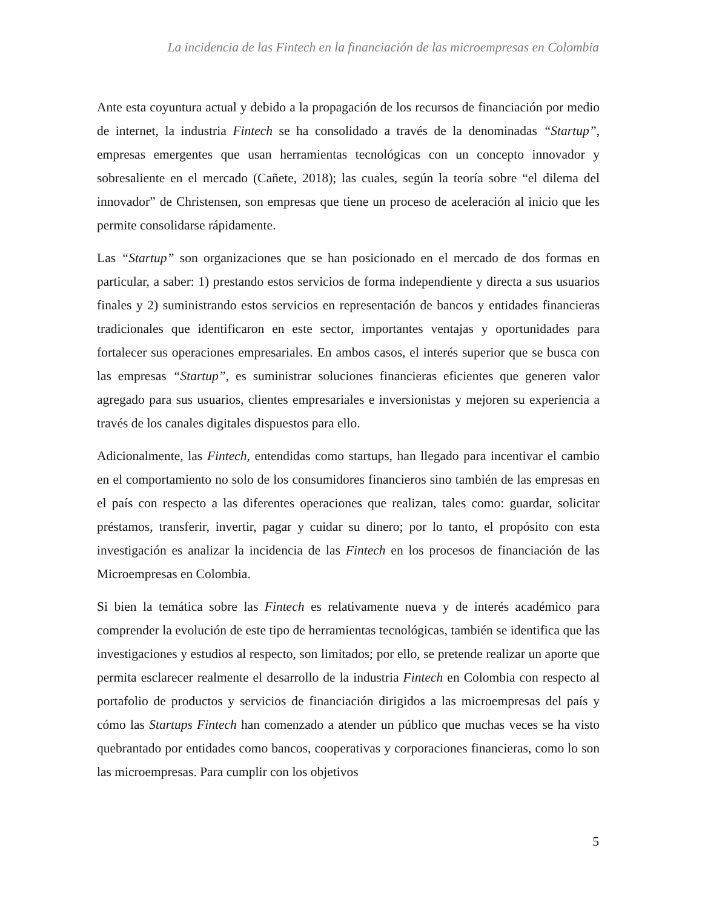La incidencia de las Fintech en la financiación de las microempresas en Colombia
Ante esta coyuntura actual y debido a la propagación de los recursos de financiación por medio de internet, la industria Fintech se ha consolidado a través de la denominadas “Startup”, empresas emergentes que usan herramientas tecnológicas con un concepto innovador y sobresaliente en el mercado (Cañete, 2018); las cuales, según la teoría sobre “el dilema del innovador” de Christensen, son empresas que tiene un proceso de aceleración al inicio que les permite consolidarse rápidamente.
Las “Startup” son organizaciones que se han posicionado en el mercado de dos formas en particular, a saber: 1) prestando estos servicios de forma independiente y directa a sus usuarios finales y 2) suministrando estos servicios en representación de bancos y entidades financieras tradicionales que identificaron en este sector, importantes ventajas y oportunidades para fortalecer sus operaciones empresariales. En ambos casos, el interés superior que se busca con las empresas “Startup”, es suministrar soluciones financieras eficientes que generen valor agregado para sus usuarios, clientes empresariales e inversionistas y mejoren su experiencia a través de los canales digitales dispuestos para ello.
Adicionalmente, las Fintech, entendidas como startups, han llegado para incentivar el cambio en el comportamiento no solo de los consumidores financieros sino también de las empresas en el país con respecto a las diferentes operaciones que realizan, tales como: guardar, solicitar préstamos, transferir, invertir, pagar y cuidar su dinero; por lo tanto, el propósito con esta investigación es analizar la incidencia de las Fintech en los procesos de financiación de las Microempresas en Colombia.
Si bien la temática sobre las Fintech es relativamente nueva y de interés académico para comprender la evolución de este tipo de herramientas tecnológicas, también se identifica que las investigaciones y estudios al respecto, son limitados; por ello, se pretende realizar un aporte que permita esclarecer realmente el desarrollo de la industria Fintech en Colombia con respecto al portafolio de productos y servicios de financiación dirigidos a las microempresas del país y cómo las Startups Fintech han comenzado a atender un público que muchas veces se ha visto quebrantado por entidades como bancos, cooperativas y corporaciones financieras, como lo son las microempresas. Para cumplir con los objetivos
5